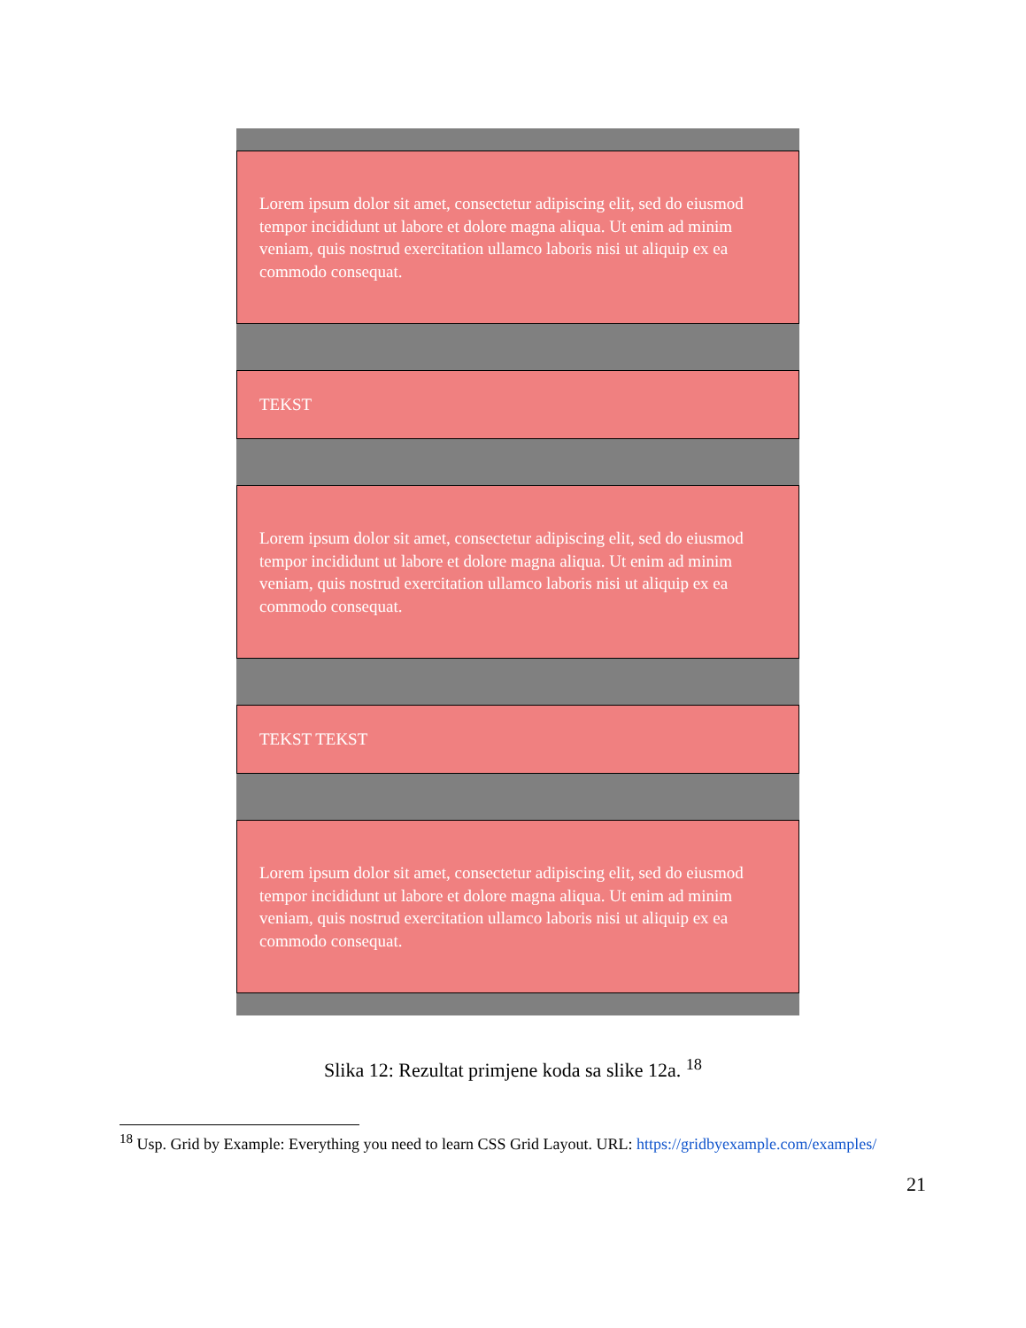Lorem ipsum dolor sit amet, consectetur adipiscing elit, sed do eiusmod tempor incididunt ut labore et dolore magna aliqua. Ut enim ad minim veniam, quis nostrud exercitation ullamco laboris nisi ut aliquip ex ea commodo consequat.
TEKST
Lorem ipsum dolor sit amet, consectetur adipiscing elit, sed do eiusmod tempor incididunt ut labore et dolore magna aliqua. Ut enim ad minim veniam, quis nostrud exercitation ullamco laboris nisi ut aliquip ex ea commodo consequat.
TEKST TEKST
Lorem ipsum dolor sit amet, consectetur adipiscing elit, sed do eiusmod tempor incididunt ut labore et dolore magna aliqua. Ut enim ad minim veniam, quis nostrud exercitation ullamco laboris nisi ut aliquip ex ea commodo consequat.
Slika 12: Rezultat primjene koda sa slike 12a. <sup>18</sup>
<sup>18</sup> Usp. Grid by Example: Everything you need to learn CSS Grid Layout. URL: https://gridbyexample.com/examples/
21